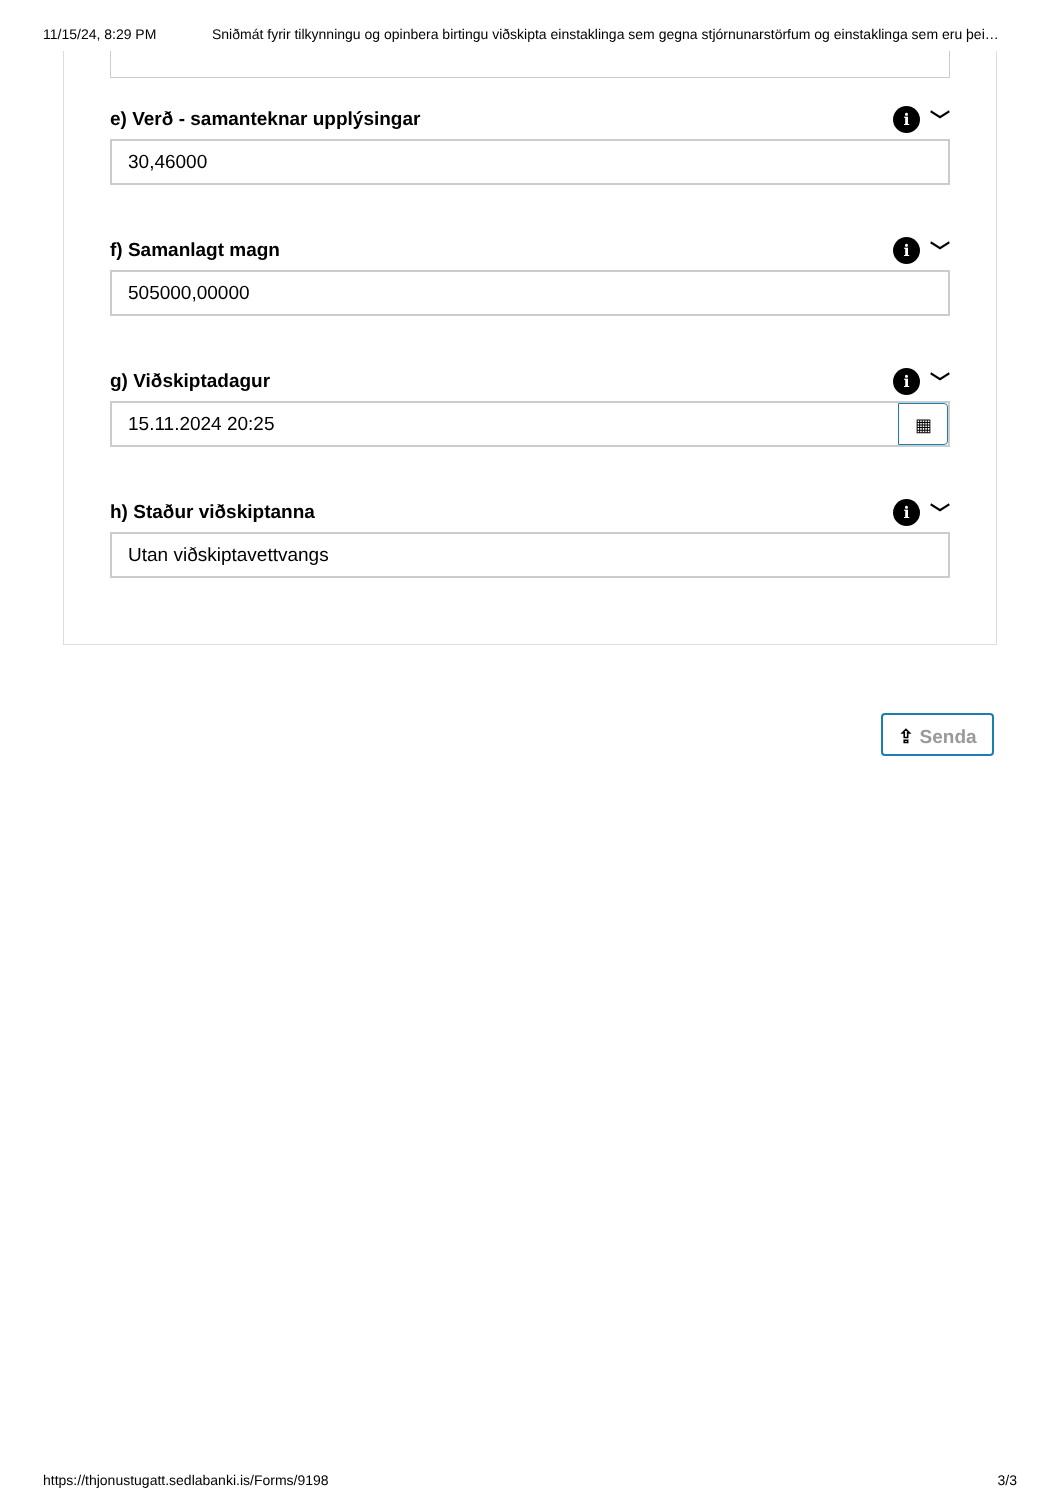11/15/24, 8:29 PM Sniðmát fyrir tilkynningu og opinbera birtingu viðskipta einstaklinga sem gegna stjórnunarstörfum og einstaklinga sem eru þei…
e) Verð - samanteknar upplýsingar i ﹀
30,46000
f) Samanlagt magn i ﹀
505000,00000
g) Viðskiptadagur i ﹀
15.11.2024 20:25 ▦
h) Staður viðskiptanna i ﹀
Utan viðskiptavettvangs
⇪ Senda
https://thjonustugatt.sedlabanki.is/Forms/9198 3/3